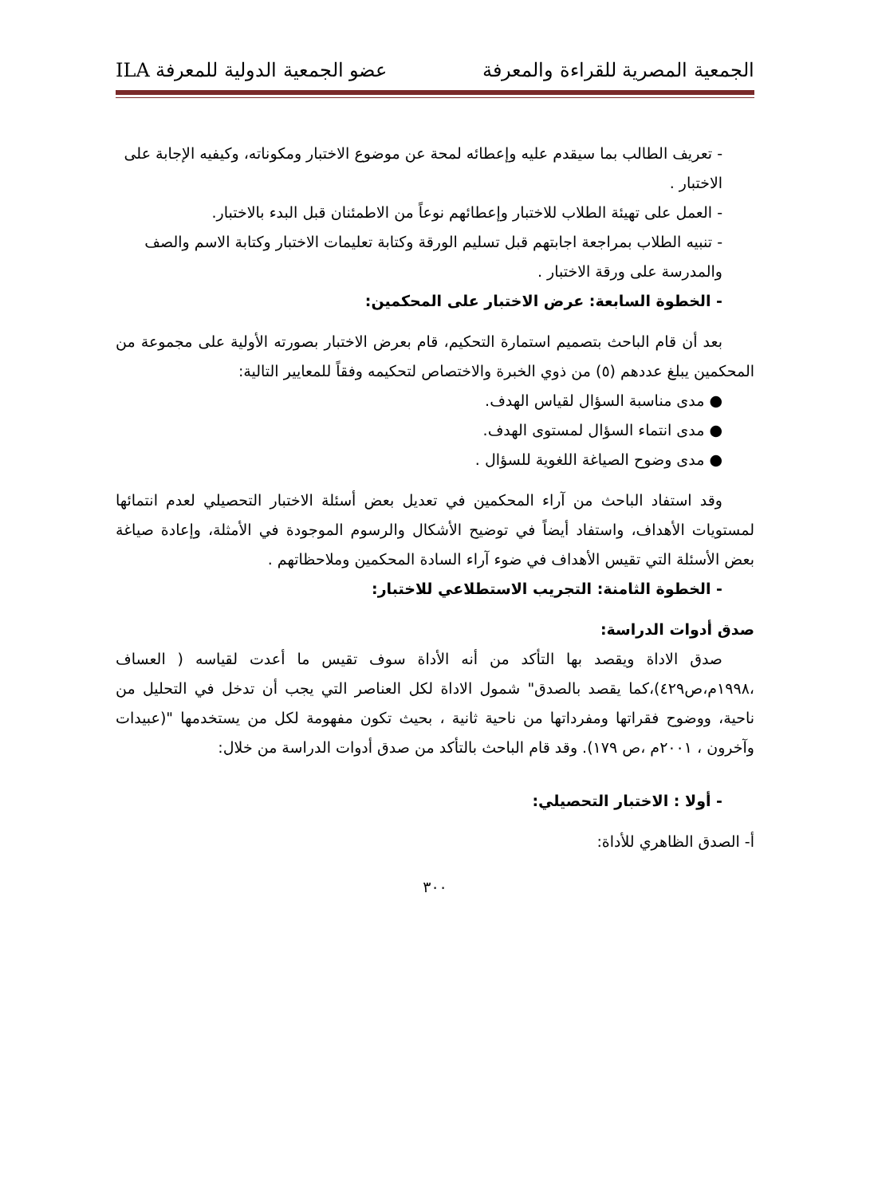الجمعية المصرية للقراءة والمعرفة عضو الجمعية الدولية للمعرفة ILA
- تعريف الطالب بما سيقدم عليه وإعطائه لمحة عن موضوع الاختبار ومكوناته، وكيفيه الإجابة على الاختبار .
- العمل على تهيئة الطلاب للاختبار وإعطائهم نوعاً من الاطمئنان قبل البدء بالاختبار.
- تنبيه الطلاب بمراجعة اجابتهم قبل تسليم الورقة وكتابة تعليمات الاختبار وكتابة الاسم والصف والمدرسة على ورقة الاختبار .
- الخطوة السابعة: عرض الاختبار على المحكمين:
بعد أن قام الباحث بتصميم استمارة التحكيم، قام بعرض الاختبار بصورته الأولية على مجموعة من المحكمين يبلغ عددهم (٥) من ذوي الخبرة والاختصاص لتحكيمه وفقاً للمعايير التالية:
● مدى مناسبة السؤال لقياس الهدف.
● مدى انتماء السؤال لمستوى الهدف.
● مدى وضوح الصياغة اللغوية للسؤال .
وقد استفاد الباحث من آراء المحكمين في تعديل بعض أسئلة الاختبار التحصيلي لعدم انتمائها لمستويات الأهداف، واستفاد أيضاً في توضيح الأشكال والرسوم الموجودة في الأمثلة، وإعادة صياغة بعض الأسئلة التي تقيس الأهداف في ضوء آراء السادة المحكمين وملاحظاتهم .
- الخطوة الثامنة: التجريب الاستطلاعي للاختبار:
صدق أدوات الدراسة:
صدق الاداة ويقصد بها التأكد من أنه الأداة سوف تقيس ما أعدت لقياسه ( العساف ،١٩٩٨م،ص٤٢٩)،كما يقصد بالصدق" شمول الاداة لكل العناصر التي يجب أن تدخل في التحليل من ناحية، ووضوح فقراتها ومفرداتها من ناحية ثانية ، بحيث تكون مفهومة لكل من يستخدمها "(عبيدات وآخرون ، ٢٠٠١م ،ص ١٧٩). وقد قام الباحث بالتأكد من صدق أدوات الدراسة من خلال:
- أولا : الاختبار التحصيلي:
أ- الصدق الظاهري للأداة:
٣٠٠